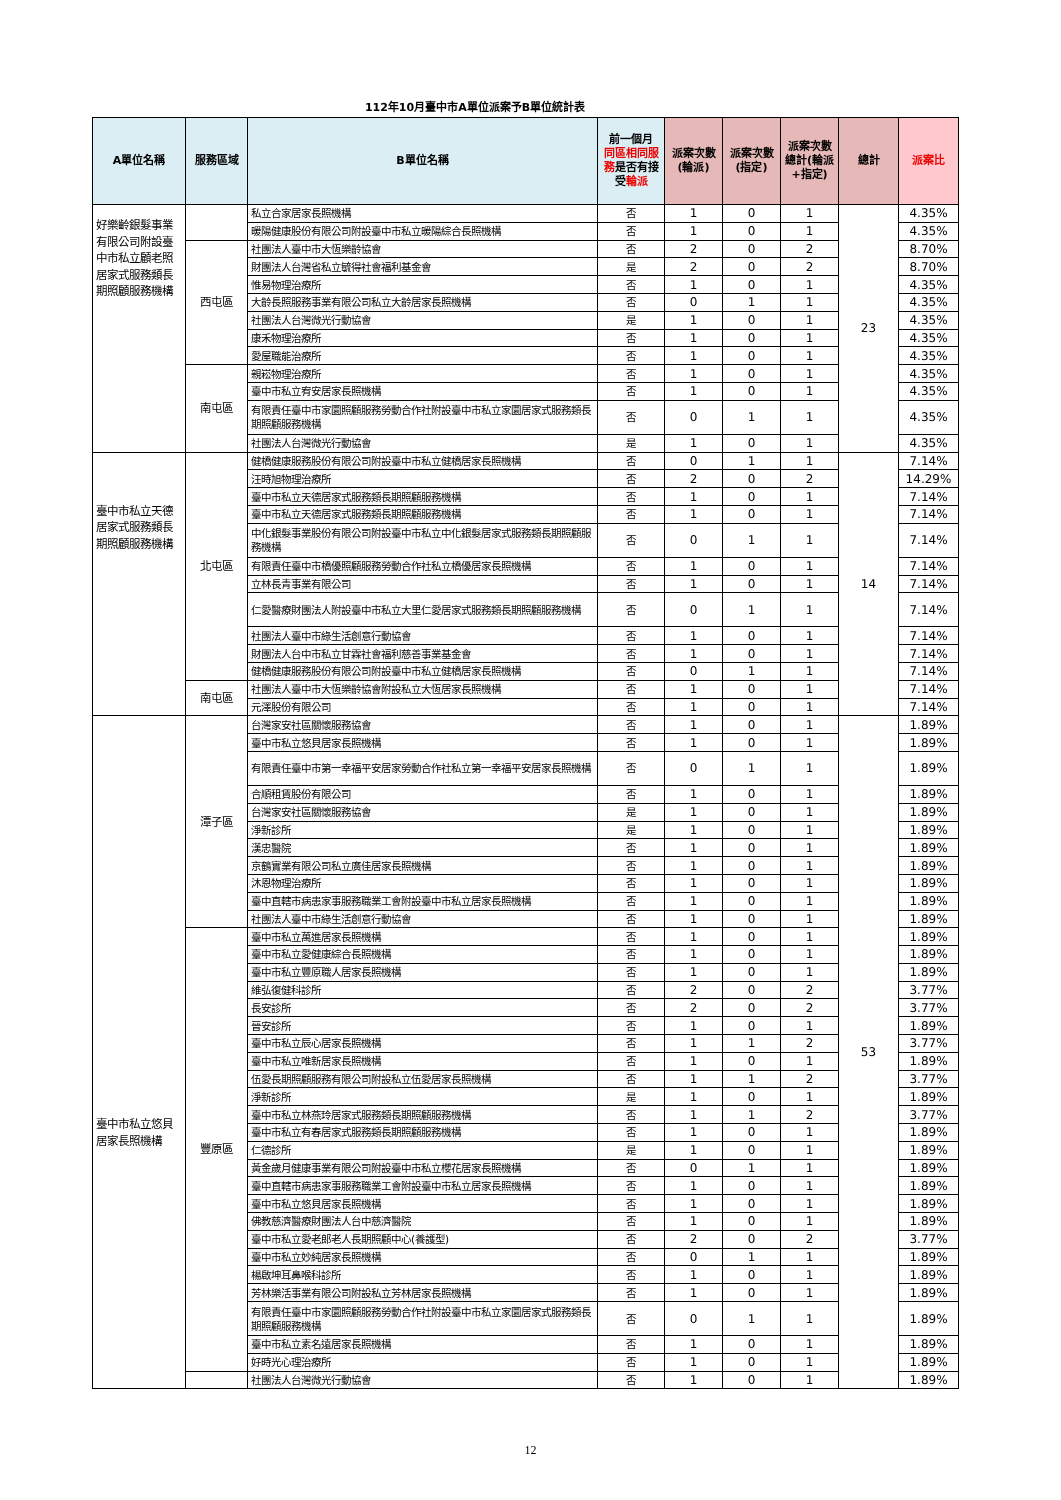112年10月臺中市A單位派案予B單位統計表
| A單位名稱 | 服務區域 | B單位名稱 | 前一個月 同區相同服務 是否有接受 輪派 | 派案次數(輪派) | 派案次數(指定) | 派案次數總計(輪派+指定) | 總計 | 派案比 |
| --- | --- | --- | --- | --- | --- | --- | --- | --- |
| 好樂齡銀髮事業有限公司附設臺中市私立顧老照居家式服務類長期照顧服務機構 | | 私立合家居家長照機構 | 否 | 1 | 0 | 1 | 23 | 4.35% |
| | | 暖陽健康股份有限公司附設臺中市私立暖陽綜合長照機構 | 否 | 1 | 0 | 1 | | 4.35% |
| | 西屯區 | 社團法人臺中市大恆樂齡協會 | 否 | 2 | 0 | 2 | | 8.70% |
| | | 財團法人台灣省私立毓得社會福利基金會 | 是 | 2 | 0 | 2 | | 8.70% |
| | | 惟易物理治療所 | 否 | 1 | 0 | 1 | | 4.35% |
| | | 大齡長照服務事業有限公司私立大齡居家長照機構 | 否 | 0 | 1 | 1 | | 4.35% |
| | | 社團法人台灣微光行動協會 | 是 | 1 | 0 | 1 | | 4.35% |
| | | 康禾物理治療所 | 否 | 1 | 0 | 1 | | 4.35% |
| | | 愛屋職能治療所 | 否 | 1 | 0 | 1 | | 4.35% |
| | 南屯區 | 親崧物理治療所 | 否 | 1 | 0 | 1 | | 4.35% |
| | | 臺中市私立宥安居家長照機構 | 否 | 1 | 0 | 1 | | 4.35% |
| | | 有限責任臺中市家圜照顧服務勞動合作社附設臺中市私立家圜居家式服務類長期照顧服務機構 | 否 | 0 | 1 | 1 | | 4.35% |
| | | 社團法人台灣微光行動協會 | 是 | 1 | 0 | 1 | | 4.35% |
| 臺中市私立天德居家式服務類長期照顧服務機構 | 北屯區 | 健橋健康服務股份有限公司附設臺中市私立健橋居家長照機構 | 否 | 0 | 1 | 1 | 14 | 7.14% |
| | | 汪時旭物理治療所 | 否 | 2 | 0 | 2 | | 14.29% |
| | | 臺中市私立天德居家式服務類長期照顧服務機構 | 否 | 1 | 0 | 1 | | 7.14% |
| | | 臺中市私立天德居家式服務類長期照顧服務機構 | 否 | 1 | 0 | 1 | | 7.14% |
| | | 中化銀髮事業股份有限公司附設臺中市私立中化銀髮居家式服務類長期照顧服務機構 | 否 | 0 | 1 | 1 | | 7.14% |
| | | 有限責任臺中市橋優照顧服務勞動合作社私立橋優居家長照機構 | 否 | 1 | 0 | 1 | | 7.14% |
| | | 立林長青事業有限公司 | 否 | 1 | 0 | 1 | | 7.14% |
| | | 仁愛醫療財團法人附設臺中市私立大里仁愛居家式服務類長期照顧服務機構 | 否 | 0 | 1 | 1 | | 7.14% |
| | | 社團法人臺中市綠生活創意行動協會 | 否 | 1 | 0 | 1 | | 7.14% |
| | | 財團法人台中市私立甘霖社會福利慈善事業基金會 | 否 | 1 | 0 | 1 | | 7.14% |
| | | 健橋健康服務股份有限公司附設臺中市私立健橋居家長照機構 | 否 | 0 | 1 | 1 | | 7.14% |
| | 南屯區 | 社團法人臺中市大恆樂齡協會附設私立大恆居家長照機構 | 否 | 1 | 0 | 1 | | 7.14% |
| | | 元澤股份有限公司 | 否 | 1 | 0 | 1 | | 7.14% |
| 臺中市私立悠貝居家長照機構 | 潭子區 | 台灣家安社區關懷服務協會 | 否 | 1 | 0 | 1 | 53 | 1.89% |
| | | 臺中市私立悠貝居家長照機構 | 否 | 1 | 0 | 1 | | 1.89% |
| | | 有限責任臺中市第一幸福平安居家勞動合作社私立第一幸福平安居家長照機構 | 否 | 0 | 1 | 1 | | 1.89% |
| | | 合順租賃股份有限公司 | 否 | 1 | 0 | 1 | | 1.89% |
| | | 台灣家安社區關懷服務協會 | 是 | 1 | 0 | 1 | | 1.89% |
| | | 淨新診所 | 是 | 1 | 0 | 1 | | 1.89% |
| | | 漢忠醫院 | 否 | 1 | 0 | 1 | | 1.89% |
| | | 京鶴實業有限公司私立廣佳居家長照機構 | 否 | 1 | 0 | 1 | | 1.89% |
| | | 沐恩物理治療所 | 否 | 1 | 0 | 1 | | 1.89% |
| | | 臺中直轄市病患家事服務職業工會附設臺中市私立居家長照機構 | 否 | 1 | 0 | 1 | | 1.89% |
| | | 社團法人臺中市綠生活創意行動協會 | 否 | 1 | 0 | 1 | | 1.89% |
| | 豐原區 | 臺中市私立萬進居家長照機構 | 否 | 1 | 0 | 1 | | 1.89% |
| | | 臺中市私立愛健康綜合長照機構 | 否 | 1 | 0 | 1 | | 1.89% |
| | | 臺中市私立豐原職人居家長照機構 | 否 | 1 | 0 | 1 | | 1.89% |
| | | 維弘復健科診所 | 否 | 2 | 0 | 2 | | 3.77% |
| | | 長安診所 | 否 | 2 | 0 | 2 | | 3.77% |
| | | 晉安診所 | 否 | 1 | 0 | 1 | | 1.89% |
| | | 臺中市私立辰心居家長照機構 | 否 | 1 | 1 | 2 | | 3.77% |
| | | 臺中市私立唯新居家長照機構 | 否 | 1 | 0 | 1 | | 1.89% |
| | | 伍愛長期照顧服務有限公司附設私立伍愛居家長照機構 | 否 | 1 | 1 | 2 | | 3.77% |
| | | 淨新診所 | 是 | 1 | 0 | 1 | | 1.89% |
| | | 臺中市私立林燕玲居家式服務類長期照顧服務機構 | 否 | 1 | 1 | 2 | | 3.77% |
| | | 臺中市私立有春居家式服務類長期照顧服務機構 | 否 | 1 | 0 | 1 | | 1.89% |
| | | 仁德診所 | 是 | 1 | 0 | 1 | | 1.89% |
| | | 黃金歲月健康事業有限公司附設臺中市私立櫻花居家長照機構 | 否 | 0 | 1 | 1 | | 1.89% |
| | | 臺中直轄市病患家事服務職業工會附設臺中市私立居家長照機構 | 否 | 1 | 0 | 1 | | 1.89% |
| | | 臺中市私立悠貝居家長照機構 | 否 | 1 | 0 | 1 | | 1.89% |
| | | 佛教慈濟醫療財團法人台中慈濟醫院 | 否 | 1 | 0 | 1 | | 1.89% |
| | | 臺中市私立愛老郎老人長期照顧中心(養護型) | 否 | 2 | 0 | 2 | | 3.77% |
| | | 臺中市私立妙純居家長照機構 | 否 | 0 | 1 | 1 | | 1.89% |
| | | 楊啟坤耳鼻喉科診所 | 否 | 1 | 0 | 1 | | 1.89% |
| | | 芳林樂活事業有限公司附設私立芳林居家長照機構 | 否 | 1 | 0 | 1 | | 1.89% |
| | | 有限責任臺中市家圜照顧服務勞動合作社附設臺中市私立家圜居家式服務類長期照顧服務機構 | 否 | 0 | 1 | 1 | | 1.89% |
| | | 臺中市私立素名遠居家長照機構 | 否 | 1 | 0 | 1 | | 1.89% |
| | | 好時光心理治療所 | 否 | 1 | 0 | 1 | | 1.89% |
| | | 社團法人台灣微光行動協會 | 否 | 1 | 0 | 1 | | 1.89% |
12